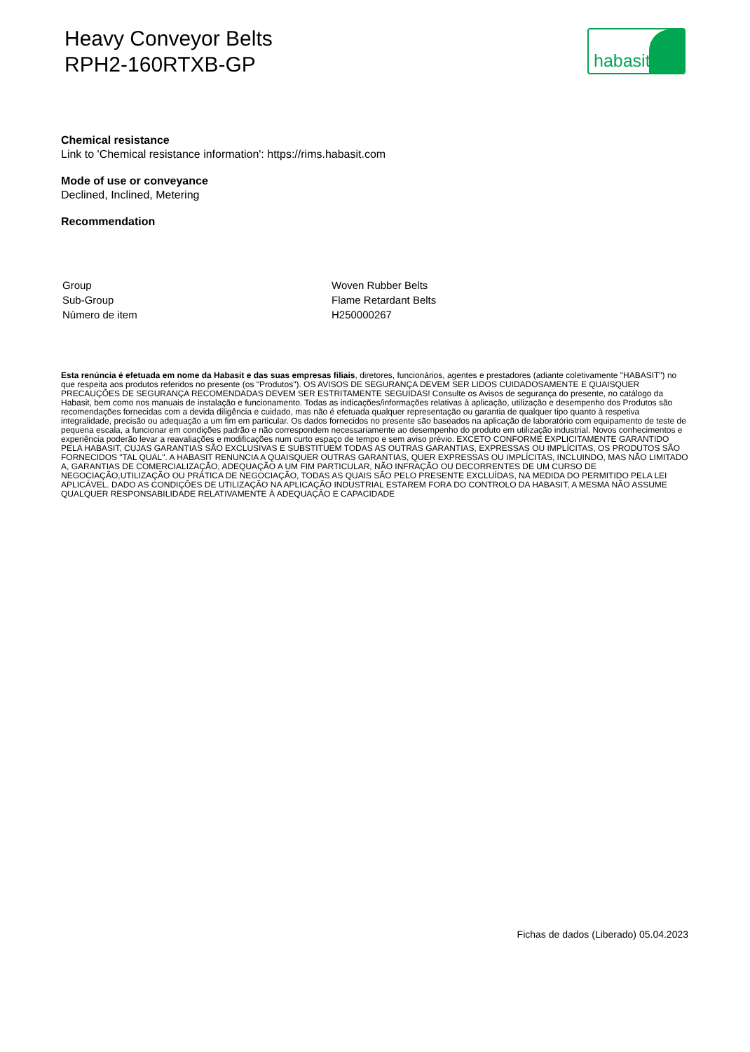Heavy Conveyor Belts
RPH2-160RTXB-GP
habasit
Chemical resistance
Link to 'Chemical resistance information': https://rims.habasit.com
Mode of use or conveyance
Declined, Inclined, Metering
Recommendation
| Group | Woven Rubber Belts |
| Sub-Group | Flame Retardant Belts |
| Número de item | H250000267 |
Esta renúncia é efetuada em nome da Habasit e das suas empresas filiais, diretores, funcionários, agentes e prestadores (adiante coletivamente "HABASIT") no que respeita aos produtos referidos no presente (os "Produtos"). OS AVISOS DE SEGURANÇA DEVEM SER LIDOS CUIDADOSAMENTE E QUAISQUER PRECAUÇÕES DE SEGURANÇA RECOMENDADAS DEVEM SER ESTRITAMENTE SEGUIDAS! Consulte os Avisos de segurança do presente, no catálogo da Habasit, bem como nos manuais de instalação e funcionamento. Todas as indicações/informações relativas à aplicação, utilização e desempenho dos Produtos são recomendações fornecidas com a devida diligência e cuidado, mas não é efetuada qualquer representação ou garantia de qualquer tipo quanto à respetiva integralidade, precisão ou adequação a um fim em particular. Os dados fornecidos no presente são baseados na aplicação de laboratório com equipamento de teste de pequena escala, a funcionar em condições padrão e não correspondem necessariamente ao desempenho do produto em utilização industrial. Novos conhecimentos e experiência poderão levar a reavaliações e modificações num curto espaço de tempo e sem aviso prévio. EXCETO CONFORME EXPLICITAMENTE GARANTIDO PELA HABASIT, CUJAS GARANTIAS SÃO EXCLUSIVAS E SUBSTITUEM TODAS AS OUTRAS GARANTIAS, EXPRESSAS OU IMPLÍCITAS, OS PRODUTOS SÃO FORNECIDOS "TAL QUAL". A HABASIT RENUNCIA A QUAISQUER OUTRAS GARANTIAS, QUER EXPRESSAS OU IMPLÍCITAS, INCLUINDO, MAS NÃO LIMITADO A, GARANTIAS DE COMERCIALIZAÇÃO, ADEQUAÇÃO A UM FIM PARTICULAR, NÃO INFRAÇÃO OU DECORRENTES DE UM CURSO DE NEGOCIAÇÃO,UTILIZAÇÃO OU PRÁTICA DE NEGOCIAÇÃO, TODAS AS QUAIS SÃO PELO PRESENTE EXCLUÍDAS, NA MEDIDA DO PERMITIDO PELA LEI APLICÁVEL. DADO AS CONDIÇÕES DE UTILIZAÇÃO NA APLICAÇÃO INDUSTRIAL ESTAREM FORA DO CONTROLO DA HABASIT, A MESMA NÃO ASSUME QUALQUER RESPONSABILIDADE RELATIVAMENTE À ADEQUAÇÃO E CAPACIDADE
Fichas de dados (Liberado) 05.04.2023